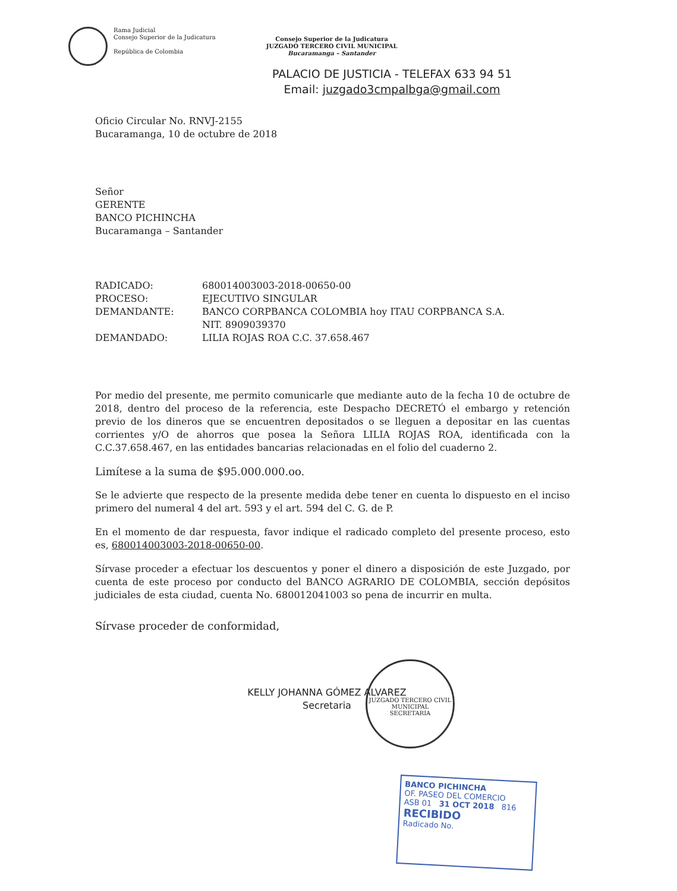Rama Judicial
Consejo Superior de la Judicatura
República de Colombia
Consejo Superior de la Judicatura
JUZGADO TERCERO CIVIL MUNICIPAL
Bucaramanga – Santander
PALACIO DE JUSTICIA - TELEFAX 633 94 51
Email: juzgado3cmpalbga@gmail.com
Oficio Circular No. RNVJ-2155
Bucaramanga, 10 de octubre de 2018
Señor
GERENTE
BANCO PICHINCHA
Bucaramanga – Santander
| RADICADO: | 680014003003-2018-00650-00 |
| PROCESO: | EJECUTIVO SINGULAR |
| DEMANDANTE: | BANCO CORPBANCA COLOMBIA hoy ITAU CORPBANCA S.A. NIT. 8909039370 |
| DEMANDADO: | LILIA ROJAS ROA C.C. 37.658.467 |
Por medio del presente, me permito comunicarle que mediante auto de la fecha 10 de octubre de 2018, dentro del proceso de la referencia, este Despacho DECRETÓ el embargo y retención previo de los dineros que se encuentren depositados o se lleguen a depositar en las cuentas corrientes y/O de ahorros que posea la Señora LILIA ROJAS ROA, identificada con la C.C.37.658.467, en las entidades bancarias relacionadas en el folio del cuaderno 2.
Limítese a la suma de $95.000.000.oo.
Se le advierte que respecto de la presente medida debe tener en cuenta lo dispuesto en el inciso primero del numeral 4 del art. 593 y el art. 594 del C. G. de P.
En el momento de dar respuesta, favor indique el radicado completo del presente proceso, esto es, 680014003003-2018-00650-00.
Sírvase proceder a efectuar los descuentos y poner el dinero a disposición de este Juzgado, por cuenta de este proceso por conducto del BANCO AGRARIO DE COLOMBIA, sección depósitos judiciales de esta ciudad, cuenta No. 680012041003 so pena de incurrir en multa.
Sírvase proceder de conformidad,
KELLY JOHANNA GÓMEZ ALVAREZ
Secretaria
JUZGADO TERCERO CIVIL MUNICIPAL
SECRETARIA
BANCO PICHINCHA
OF. PASEO DEL COMERCIO
ASB 01 31 OCT 2018 816
RECIBIDO
Radicado No.